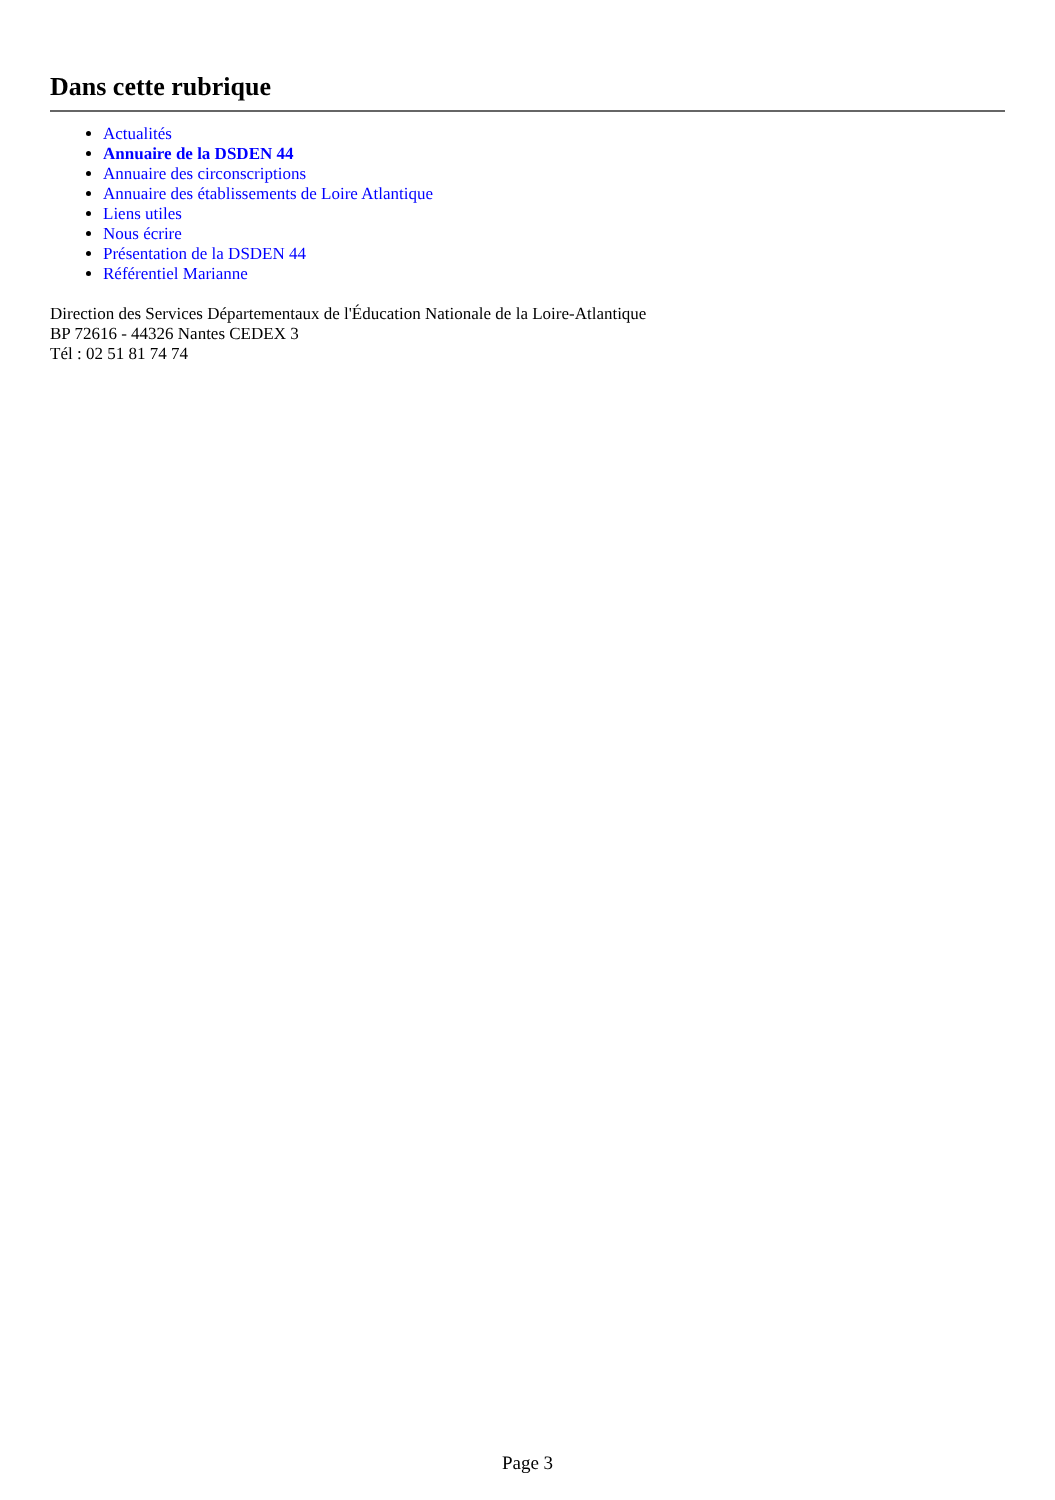Dans cette rubrique
Actualités
Annuaire de la DSDEN 44
Annuaire des circonscriptions
Annuaire des établissements de Loire Atlantique
Liens utiles
Nous écrire
Présentation de la DSDEN 44
Référentiel Marianne
Direction des Services Départementaux de l'Éducation Nationale de la Loire-Atlantique
BP 72616 - 44326 Nantes CEDEX 3
Tél : 02 51 81 74 74
Page 3